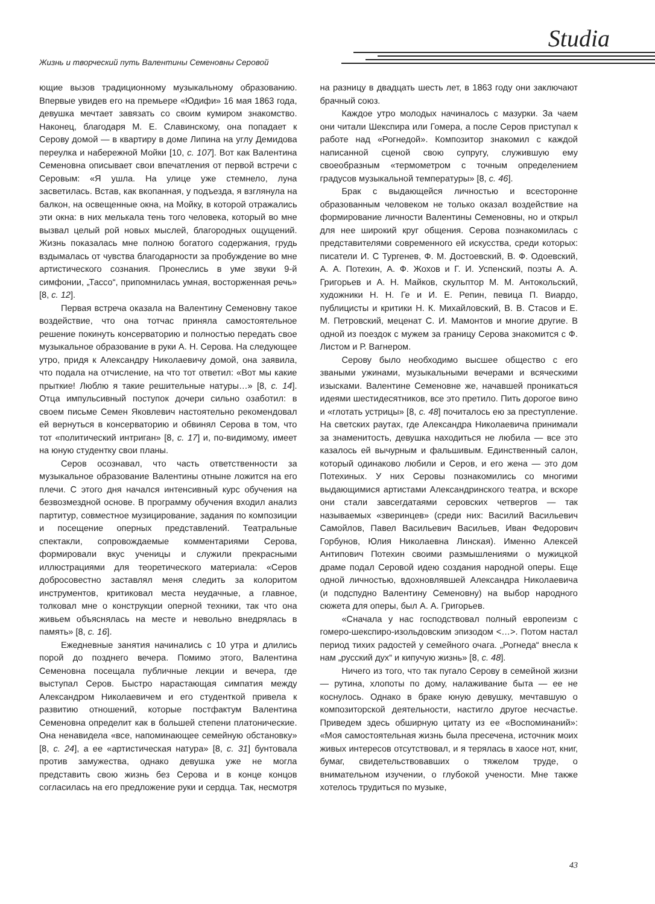Studia
Жизнь и творческий путь Валентины Семеновны Серовой
ющие вызов традиционному музыкальному образованию. Впервые увидев его на премьере «Юдифи» 16 мая 1863 года, девушка мечтает завязать со своим кумиром знакомство. Наконец, благодаря М. Е. Славинскому, она попадает к Серову домой — в квартиру в доме Липина на углу Демидова переулка и набережной Мойки [10, с. 107]. Вот как Валентина Семеновна описывает свои впечатления от первой встречи с Серовым: «Я ушла. На улице уже стемнело, луна засветилась. Встав, как вкопанная, у подъезда, я взглянула на балкон, на освещенные окна, на Мойку, в которой отражались эти окна: в них мелькала тень того человека, который во мне вызвал целый рой новых мыслей, благородных ощущений. Жизнь показалась мне полною богатого содержания, грудь вздымалась от чувства благодарности за пробуждение во мне артистического сознания. Пронеслись в уме звуки 9-й симфонии, „Тассо“, припомнилась умная, восторженная речь» [8, с. 12].
Первая встреча оказала на Валентину Семеновну такое воздействие, что она тотчас приняла самостоятельное решение покинуть консерваторию и полностью передать свое музыкальное образование в руки А. Н. Серова. На следующее утро, придя к Александру Николаевичу домой, она заявила, что подала на отчисление, на что тот ответил: «Вот мы какие прыткие! Люблю я такие решительные натуры…» [8, с. 14]. Отца импульсивный поступок дочери сильно озаботил: в своем письме Семен Яковлевич настоятельно рекомендовал ей вернуться в консерваторию и обвинял Серова в том, что тот «политический интриган» [8, с. 17] и, по-видимому, имеет на юную студентку свои планы.
Серов осознавал, что часть ответственности за музыкальное образование Валентины отныне ложится на его плечи. С этого дня начался интенсивный курс обучения на безвозмездной основе. В программу обучения входил анализ партитур, совместное музицирование, задания по композиции и посещение оперных представлений. Театральные спектакли, сопровождаемые комментариями Серова, формировали вкус ученицы и служили прекрасными иллюстрациями для теоретического материала: «Серов добросовестно заставлял меня следить за колоритом инструментов, критиковал места неудачные, а главное, толковал мне о конструкции оперной техники, так что она живьем объяснялась на месте и невольно внедрялась в память» [8, с. 16].
Ежедневные занятия начинались с 10 утра и длились порой до позднего вечера. Помимо этого, Валентина Семеновна посещала публичные лекции и вечера, где выступал Серов. Быстро нарастающая симпатия между Александром Николаевичем и его студенткой привела к развитию отношений, которые постфактум Валентина Семеновна определит как в большей степени платонические. Она ненавидела «все, напоминающее семейную обстановку» [8, с. 24], а ее «артистическая натура» [8, с. 31] бунтовала против замужества, однако девушка уже не могла представить свою жизнь без Серова и в конце концов согласилась на его предложение руки и сердца. Так, несмотря на разницу в двадцать шесть лет, в 1863 году они заключают брачный союз.
Каждое утро молодых начиналось с мазурки. За чаем они читали Шекспира или Гомера, а после Серов приступал к работе над «Рогнедой». Композитор знакомил с каждой написанной сценой свою супругу, служившую ему своеобразным «термометром с точным определением градусов музыкальной температуры» [8, с. 46].
Брак с выдающейся личностью и всесторонне образованным человеком не только оказал воздействие на формирование личности Валентины Семеновны, но и открыл для нее широкий круг общения. Серова познакомилась с представителями современного ей искусства, среди которых: писатели И. С Тургенев, Ф. М. Достоевский, В. Ф. Одоевский, А. А. Потехин, А. Ф. Жохов и Г. И. Успенский, поэты А. А. Григорьев и А. Н. Майков, скульптор М. М. Антокольский, художники Н. Н. Ге и И. Е. Репин, певица П. Виардо, публицисты и критики Н. К. Михайловский, В. В. Стасов и Е. М. Петровский, меценат С. И. Мамонтов и многие другие. В одной из поездок с мужем за границу Серова знакомится с Ф. Листом и Р. Вагнером.
Серову было необходимо высшее общество с его зваными ужинами, музыкальными вечерами и всяческими изысками. Валентине Семеновне же, начавшей проникаться идеями шестидесятников, все это претило. Пить дорогое вино и «глотать устрицы» [8, с. 48] почиталось ею за преступление. На светских раутах, где Александра Николаевича принимали за знаменитость, девушка находиться не любила — все это казалось ей вычурным и фальшивым. Единственный салон, который одинаково любили и Серов, и его жена — это дом Потехиных. У них Серовы познакомились со многими выдающимися артистами Александринского театра, и вскоре они стали завсегдатаями серовских четвергов — так называемых «зверинцев» (среди них: Василий Васильевич Самойлов, Павел Васильевич Васильев, Иван Федорович Горбунов, Юлия Николаевна Линская). Именно Алексей Антипович Потехин своими размышлениями о мужицкой драме подал Серовой идею создания народной оперы. Еще одной личностью, вдохновлявшей Александра Николаевича (и подспудно Валентину Семеновну) на выбор народного сюжета для оперы, был А. А. Григорьев.
«Сначала у нас господствовал полный европеизм с гомеро-шекспиро-изольдовским эпизодом <…>. Потом настал период тихих радостей у семейного очага. „Рогнеда“ внесла к нам „русский дух“ и кипучую жизнь» [8, с. 48].
Ничего из того, что так пугало Серову в семейной жизни — рутина, хлопоты по дому, налаживание быта — ее не коснулось. Однако в браке юную девушку, мечтавшую о композиторской деятельности, настигло другое несчастье. Приведем здесь обширную цитату из ее «Воспоминаний»: «Моя самостоятельная жизнь была пресечена, источник моих живых интересов отсутствовал, и я терялась в хаосе нот, книг, бумаг, свидетельствовавших о тяжелом труде, о внимательном изучении, о глубокой учености. Мне также хотелось трудиться по музыке,
43